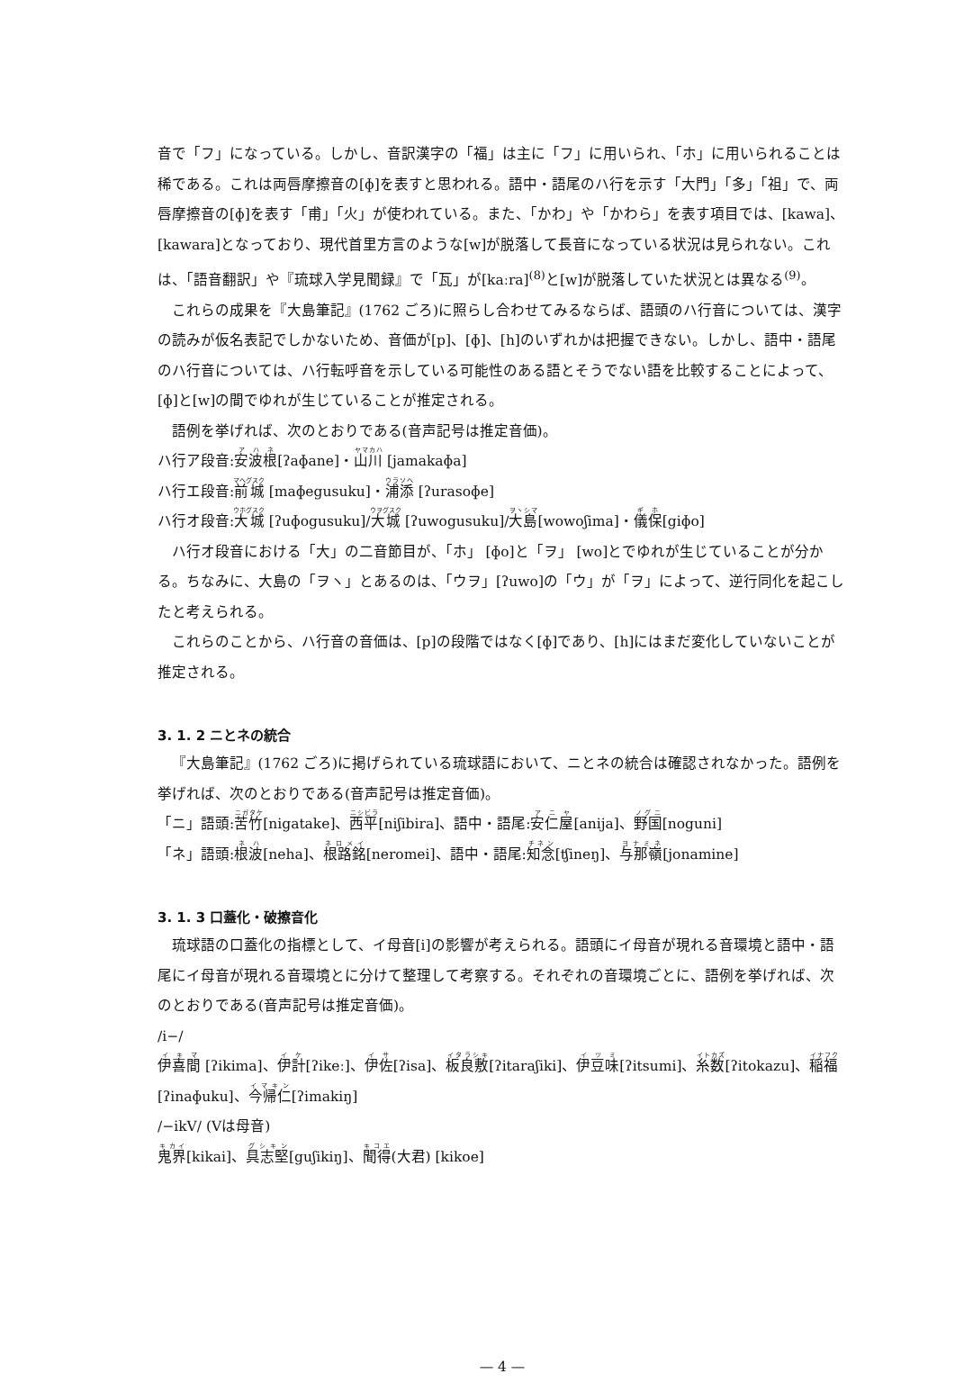音で「フ」になっている。しかし、音訳漢字の「福」は主に「フ」に用いられ、「ホ」に用いられることは稀である。これは両唇摩擦音の[ɸ]を表すと思われる。語中・語尾のハ行を示す「大門」「多」「祖」で、両唇摩擦音の[ɸ]を表す「甫」「火」が使われている。また、「かわ」や「かわら」を表す項目では、[kawa]、[kawara]となっており、現代首里方言のような[w]が脱落して長音になっている状況は見られない。これは、「語音翻訳」や『琉球入学見聞録』で「瓦」が[kaːra]<sup>(8)</sup>と[w]が脱落していた状況とは異なる<sup>(9)</sup>。
これらの成果を『大島筆記』(1762 ごろ)に照らし合わせてみるならば、語頭のハ行音については、漢字の読みが仮名表記でしかないため、音価が[p]、[ɸ]、[h]のいずれかは把握できない。しかし、語中・語尾のハ行音については、ハ行転呼音を示している可能性のある語とそうでない語を比較することによって、[ɸ]と[w]の間でゆれが生じていることが推定される。
語例を挙げれば、次のとおりである(音声記号は推定音価)。
ハ行ア段音:安波根[ʔaɸane]・山川 [jamakaɸa]
ハ行エ段音:前城 [maɸegusuku]・浦添 [ʔurasoɸe]
ハ行オ段音:大城 [ʔuɸogusuku]/大城 [ʔuwogusuku]/大島[wowoʃima]・儀保[giɸo]
ハ行オ段音における「大」の二音節目が、「ホ」 [ɸo]と「ヲ」 [wo]とでゆれが生じていることが分かる。ちなみに、大島の「ヲヽ」とあるのは、「ウヲ」[ʔuwo]の「ウ」が「ヲ」によって、逆行同化を起こしたと考えられる。
これらのことから、ハ行音の音価は、[p]の段階ではなく[ɸ]であり、[h]にはまだ変化していないことが推定される。
3. 1. 2 ニとネの統合
『大島筆記』(1762 ごろ)に掲げられている琉球語において、ニとネの統合は確認されなかった。語例を挙げれば、次のとおりである(音声記号は推定音価)。
「ニ」語頭:苦竹[nigatake]、西平[niʃibira]、語中・語尾:安仁屋[anija]、野国[noguni]
「ネ」語頭:根波[neha]、根路銘[neromei]、語中・語尾:知念[ʧineŋ]、与那嶺[jonamine]
3. 1. 3 口蓋化・破擦音化
琉球語の口蓋化の指標として、イ母音[i]の影響が考えられる。語頭にイ母音が現れる音環境と語中・語尾にイ母音が現れる音環境とに分けて整理して考察する。それぞれの音環境ごとに、語例を挙げれば、次のとおりである(音声記号は推定音価)。
/i−/
伊喜間 [ʔikima]、伊計[ʔikeː]、伊佐[ʔisa]、板良敷[ʔitaraʃiki]、伊豆味[ʔitsumi]、糸数[ʔitokazu]、稲福[ʔinaɸuku]、今帰仁[ʔimakiŋ]
/−ikV/ (Vは母音)
鬼界[kikai]、具志堅[guʃikiŋ]、聞得(大君) [kikoe]
— 4 —